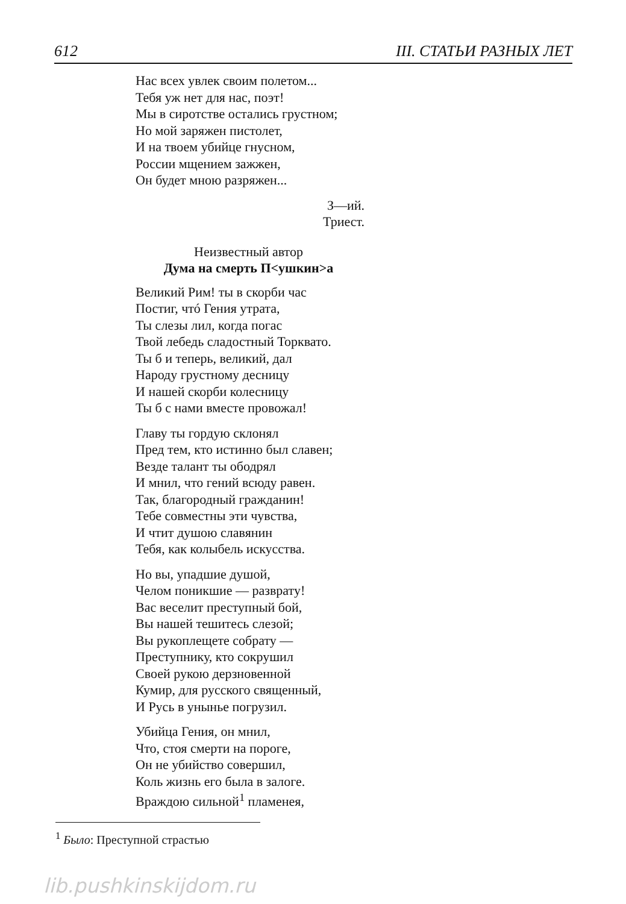612 III. СТАТЬИ РАЗНЫХ ЛЕТ
Нас всех увлек своим полетом...
Тебя уж нет для нас, поэт!
Мы в сиротстве остались грустном;
Но мой заряжен пистолет,
И на твоем убийце гнусном,
России мщением зажжен,
Он будет мною разряжен...
З—ий.
Триест.
Неизвестный автор
Дума на смерть П<ушкин>а
Великий Рим! ты в скорби час
Постиг, чтó Гения утрата,
Ты слезы лил, когда погас
Твой лебедь сладостный Торквато.
Ты б и теперь, великий, дал
Народу грустному десницу
И нашей скорби колесницу
Ты б с нами вместе провожал!
Главу ты гордую склонял
Пред тем, кто истинно был славен;
Везде талант ты ободрял
И мнил, что гений всюду равен.
Так, благородный гражданин!
Тебе совместны эти чувства,
И чтит душою славянин
Тебя, как колыбель искусства.
Но вы, упадшие душой,
Челом поникшие — разврату!
Вас веселит преступный бой,
Вы нашей тешитесь слезой;
Вы рукоплещете собрату —
Преступнику, кто сокрушил
Своей рукою дерзновенной
Кумир, для русского священный,
И Русь в унынье погрузил.
Убийца Гения, он мнил,
Что, стоя смерти на пороге,
Он не убийство совершил,
Коль жизнь его была в залоге.
Враждою сильной<sup>1</sup> пламенея,
<sup>1</sup> Было: Преступной страстью
lib.pushkinskijdom.ru